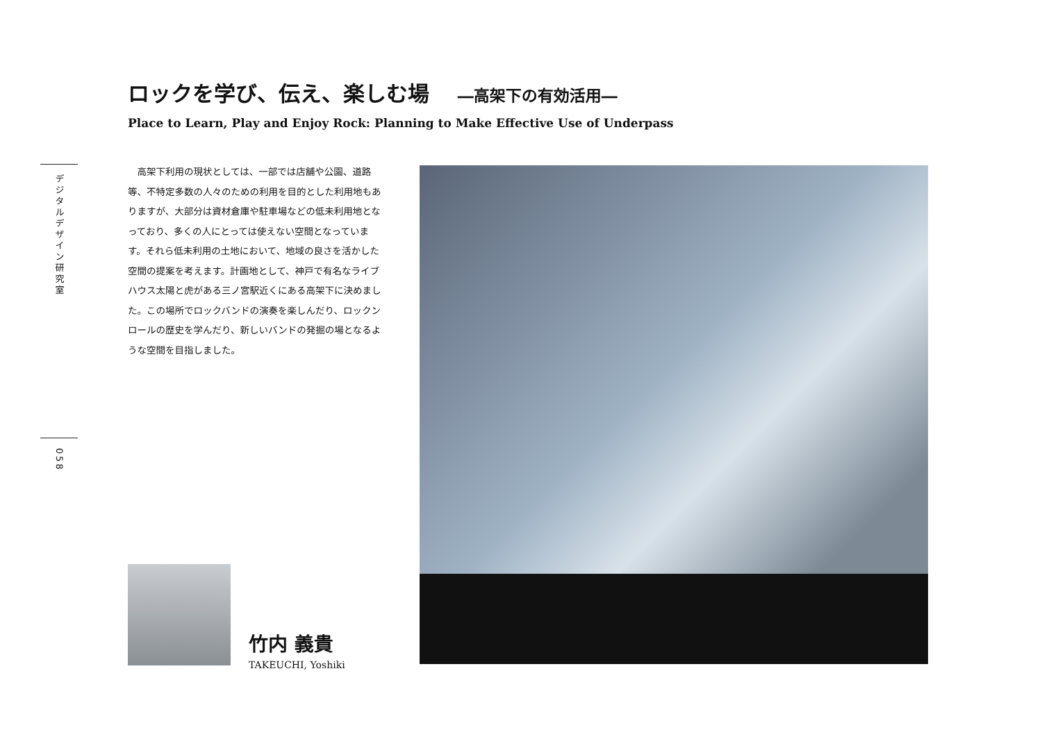デジタルデザイン研究室
ロックを学び、伝え、楽しむ場 ―高架下の有効活用―
Place to Learn, Play and Enjoy Rock: Planning to Make Effective Use of Underpass
高架下利用の現状としては、一部では店舗や公園、道路等、不特定多数の人々のための利用を目的とした利用地もありますが、大部分は資材倉庫や駐車場などの低未利用地となっており、多くの人にとっては使えない空間となっています。それら低未利用の土地において、地域の良さを活かした空間の提案を考えます。計画地として、神戸で有名なライブハウス太陽と虎がある三ノ宮駅近くにある高架下に決めました。この場所でロックバンドの演奏を楽しんだり、ロックンロールの歴史を学んだり、新しいバンドの発掘の場となるような空間を目指しました。
058
竹内 義貴
TAKEUCHI, Yoshiki